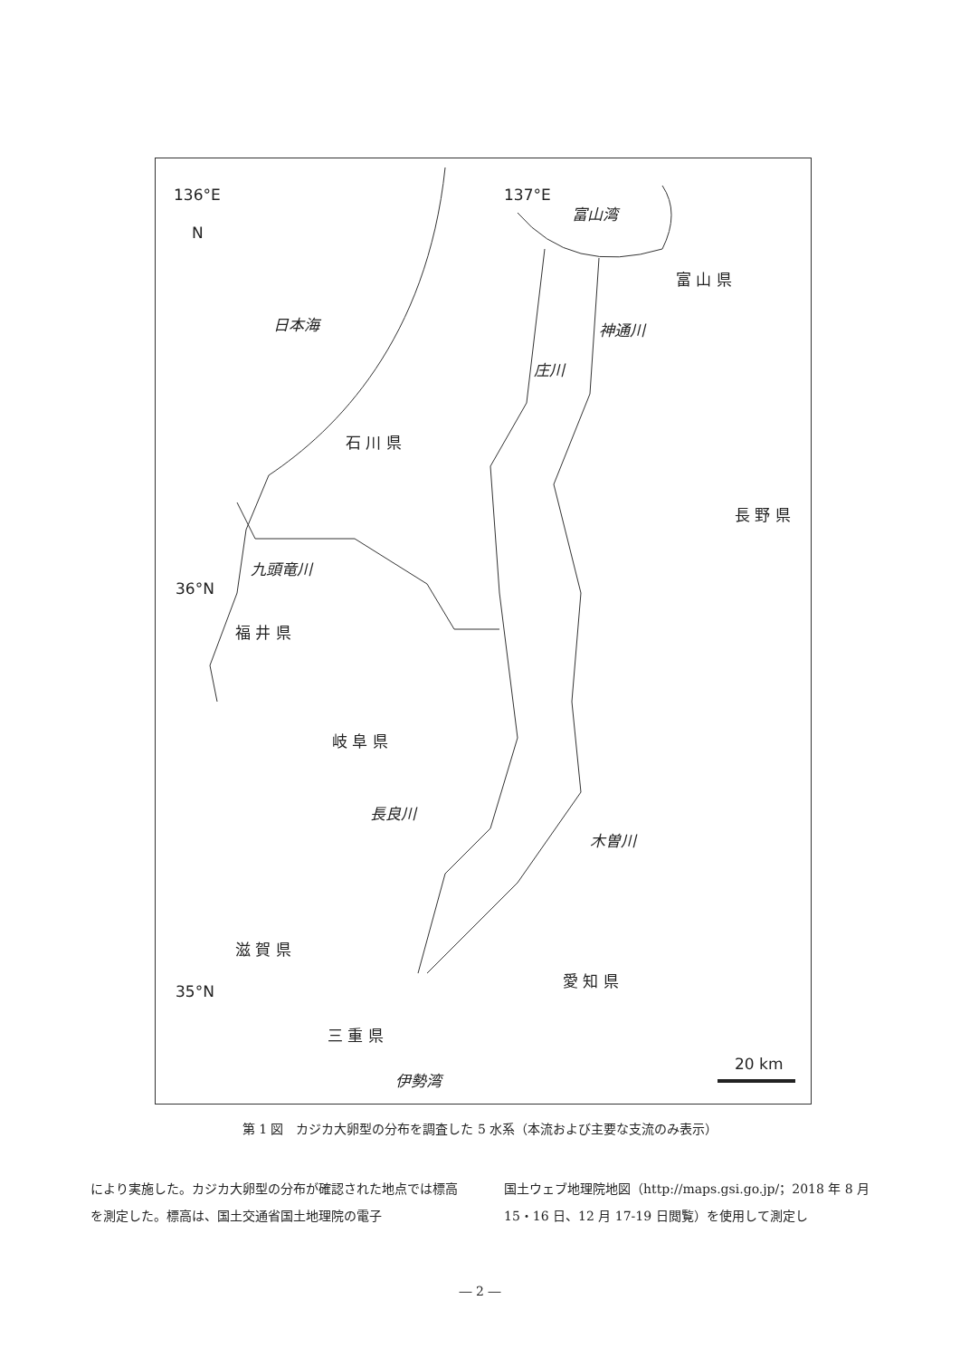136°E 137°E
N
富山湾
富 山 県
日本海 神通川
庄川
石 川 県
長 野 県
九頭竜川
36°N
福 井 県
岐 阜 県
長良川
木曽川
滋 賀 県
愛 知 県
35°N
三 重 県
20 km
伊勢湾
第 1 図　カジカ大卵型の分布を調査した 5 水系（本流および主要な支流のみ表示）
により実施した。カジカ大卵型の分布が確認された地点では標高を測定した。標高は、国土交通省国土地理院の電子
国土ウェブ地理院地図（http://maps.gsi.go.jp/；2018 年 8 月 15・16 日、12 月 17-19 日閲覧）を使用して測定し
― 2 ―